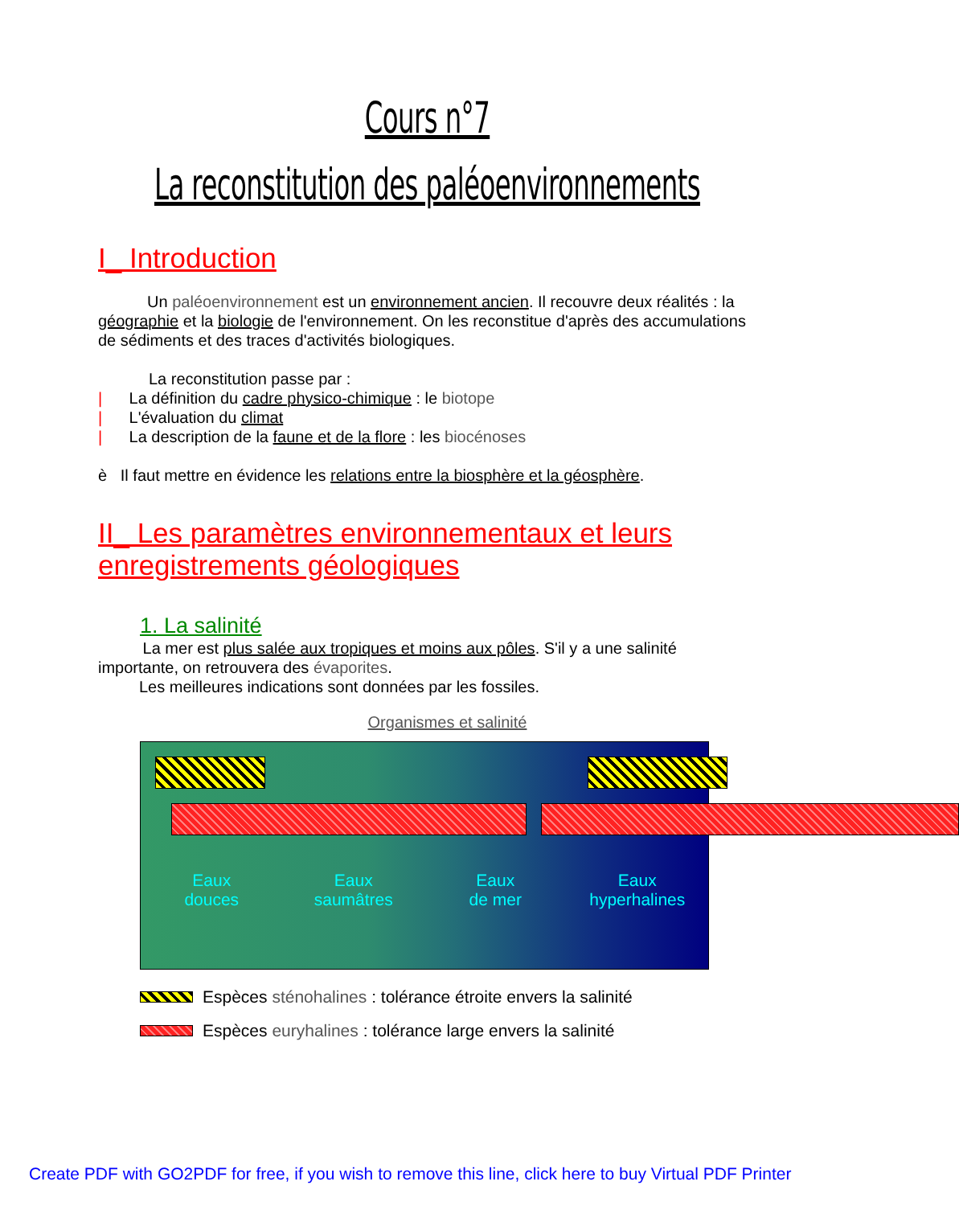Cours n°7
La reconstitution des paléoenvironnements
I_ Introduction
Un paléoenvironnement est un environnement ancien. Il recouvre deux réalités : la géographie et la biologie de l'environnement. On les reconstitue d'après des accumulations de sédiments et des traces d'activités biologiques.
La reconstitution passe par :
| La définition du cadre physico-chimique : le biotope
| L'évaluation du climat
| La description de la faune et de la flore : les biocénoses
è Il faut mettre en évidence les relations entre la biosphère et la géosphère.
II_ Les paramètres environnementaux et leurs enregistrements géologiques
1. La salinité
La mer est plus salée aux tropiques et moins aux pôles. S'il y a une salinité importante, on retrouvera des évaporites.
Les meilleures indications sont données par les fossiles.
Organismes et salinité
Eaux
douces
Eaux
saumâtres
Eaux
de mer
Eaux
hyperhalines
Espèces sténohalines : tolérance étroite envers la salinité
Espèces euryhalines : tolérance large envers la salinité
Create PDF with GO2PDF for free, if you wish to remove this line, click here to buy Virtual PDF Printer